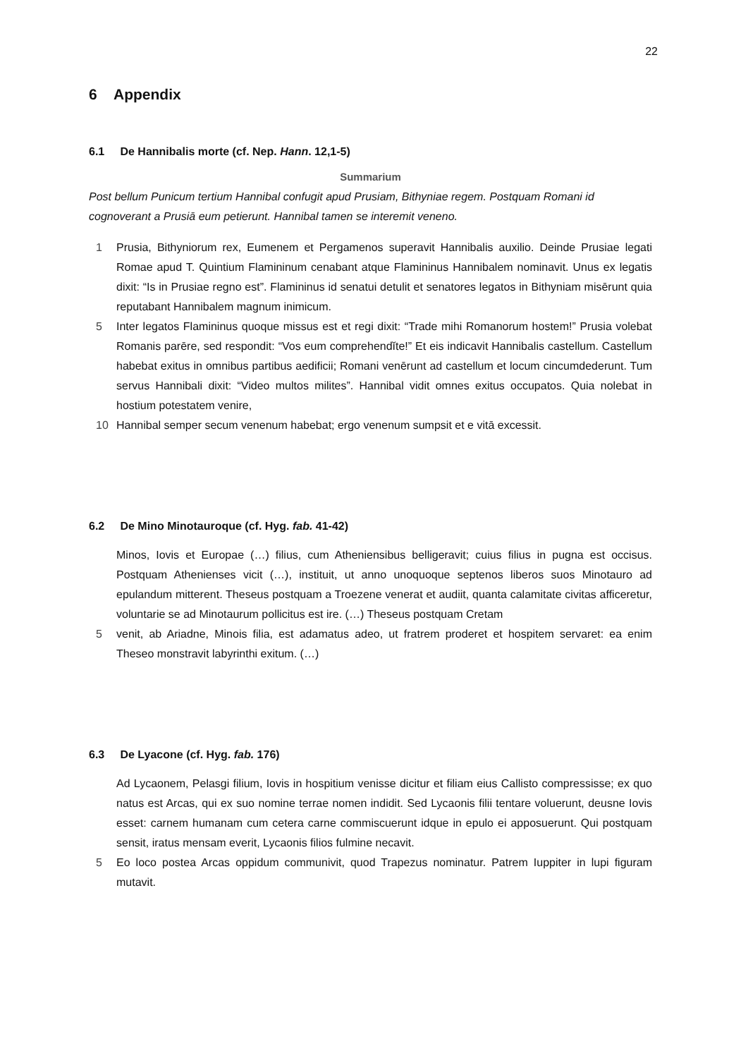22
6 Appendix
6.1 De Hannibalis morte (cf. Nep. Hann. 12,1-5)
Summarium
Post bellum Punicum tertium Hannibal confugit apud Prusiam, Bithyniae regem. Postquam Romani id cognoverant a Prusiā eum petierunt. Hannibal tamen se interemit veneno.
1 Prusia, Bithyniorum rex, Eumenem et Pergamenos superavit Hannibalis auxilio. Deinde Prusiae legati Romae apud T. Quintium Flamininum cenabant atque Flamininus Hannibalem nominavit. Unus ex legatis dixit: “Is in Prusiae regno est”. Flamininus id senatui detulit et senatores legatos in Bithyniam misērunt quia reputabant Hannibalem magnum inimicum.
5 Inter legatos Flamininus quoque missus est et regi dixit: “Trade mihi Romanorum hostem!” Prusia volebat Romanis parēre, sed respondit: “Vos eum comprehendĭte!” Et eis indicavit Hannibalis castellum. Castellum habebat exitus in omnibus partibus aedificii; Romani venērunt ad castellum et locum cincumdederunt. Tum servus Hannibali dixit: “Video multos milites”. Hannibal vidit omnes exitus occupatos. Quia nolebat in hostium potestatem venire,
10 Hannibal semper secum venenum habebat; ergo venenum sumpsit et e vitā excessit.
6.2 De Mino Minotauroque (cf. Hyg. fab. 41-42)
Minos, Iovis et Europae (…) filius, cum Atheniensibus belligeravit; cuius filius in pugna est occisus. Postquam Athenienses vicit (…), instituit, ut anno unoquoque septenos liberos suos Minotauro ad epulandum mitterent. Theseus postquam a Troezene venerat et audiit, quanta calamitate civitas afficeretur, voluntarie se ad Minotaurum pollicitus est ire. (…) Theseus postquam Cretam
5 venit, ab Ariadne, Minois filia, est adamatus adeo, ut fratrem proderet et hospitem servaret: ea enim Theseo monstravit labyrinthi exitum. (…)
6.3 De Lyacone (cf. Hyg. fab. 176)
Ad Lycaonem, Pelasgi filium, Iovis in hospitium venisse dicitur et filiam eius Callisto compressisse; ex quo natus est Arcas, qui ex suo nomine terrae nomen indidit. Sed Lycaonis filii tentare voluerunt, deusne Iovis esset: carnem humanam cum cetera carne commiscuerunt idque in epulo ei apposuerunt. Qui postquam sensit, iratus mensam everit, Lycaonis filios fulmine necavit.
5 Eo loco postea Arcas oppidum communivit, quod Trapezus nominatur. Patrem Iuppiter in lupi figuram mutavit.